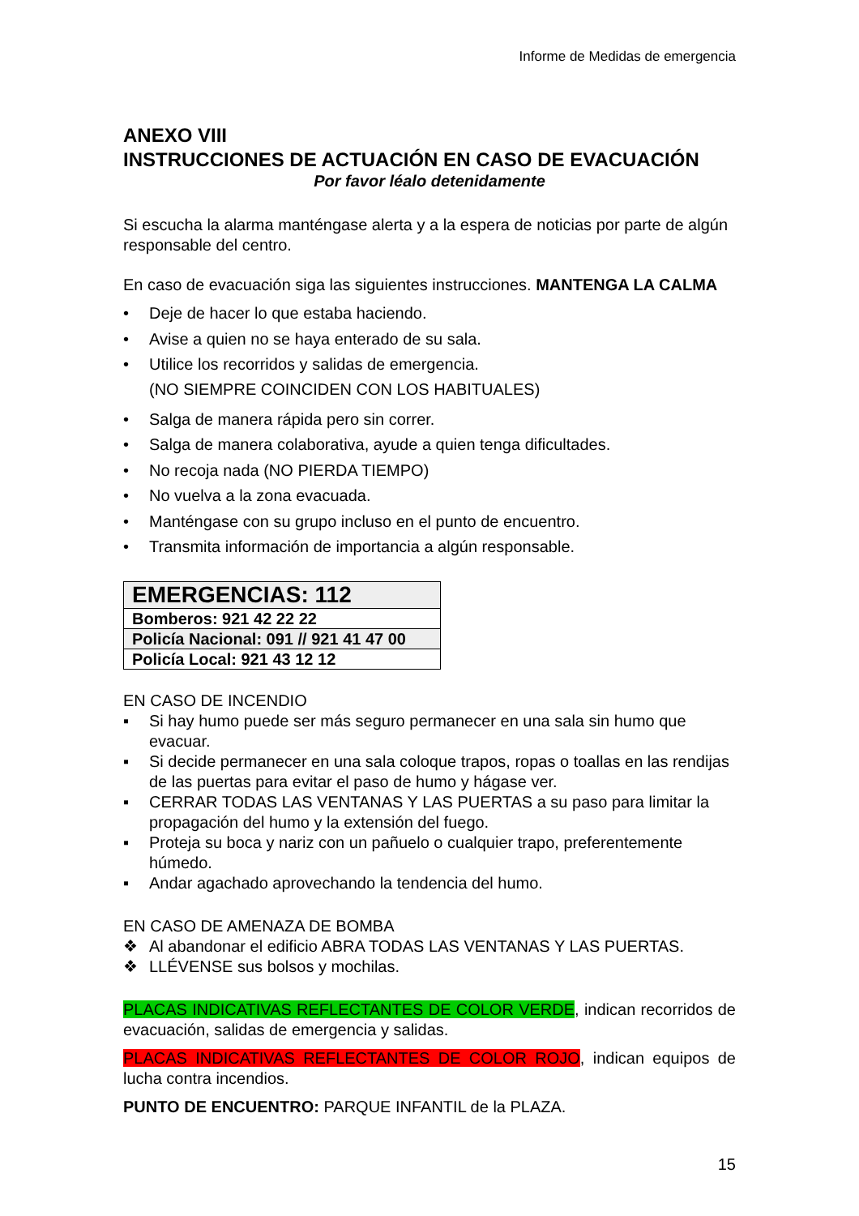Informe de Medidas de emergencia
ANEXO VIII
INSTRUCCIONES DE ACTUACIÓN EN CASO DE EVACUACIÓN
Por favor léalo detenidamente
Si escucha la alarma manténgase alerta y a la espera de noticias por parte de algún responsable del centro.
En caso de evacuación siga las siguientes instrucciones. MANTENGA LA CALMA
• Deje de hacer lo que estaba haciendo.
• Avise a quien no se haya enterado de su sala.
• Utilice los recorridos y salidas de emergencia.
(NO SIEMPRE COINCIDEN CON LOS HABITUALES)
• Salga de manera rápida pero sin correr.
• Salga de manera colaborativa, ayude a quien tenga dificultades.
• No recoja nada (NO PIERDA TIEMPO)
• No vuelva a la zona evacuada.
• Manténgase con su grupo incluso en el punto de encuentro.
• Transmita información de importancia a algún responsable.
| EMERGENCIAS: 112 |
| Bomberos: 921 42 22 22 |
| Policía Nacional: 091 // 921 41 47 00 |
| Policía Local: 921 43 12 12 |
EN CASO DE INCENDIO
▪ Si hay humo puede ser más seguro permanecer en una sala sin humo que evacuar.
▪ Si decide permanecer en una sala coloque trapos, ropas o toallas en las rendijas de las puertas para evitar el paso de humo y hágase ver.
▪ CERRAR TODAS LAS VENTANAS Y LAS PUERTAS a su paso para limitar la propagación del humo y la extensión del fuego.
▪ Proteja su boca y nariz con un pañuelo o cualquier trapo, preferentemente húmedo.
▪ Andar agachado aprovechando la tendencia del humo.
EN CASO DE AMENAZA DE BOMBA
❖ Al abandonar el edificio ABRA TODAS LAS VENTANAS Y LAS PUERTAS.
❖ LLÉVENSE sus bolsos y mochilas.
PLACAS INDICATIVAS REFLECTANTES DE COLOR VERDE, indican recorridos de evacuación, salidas de emergencia y salidas.
PLACAS INDICATIVAS REFLECTANTES DE COLOR ROJO, indican equipos de lucha contra incendios.
PUNTO DE ENCUENTRO: PARQUE INFANTIL de la PLAZA.
15